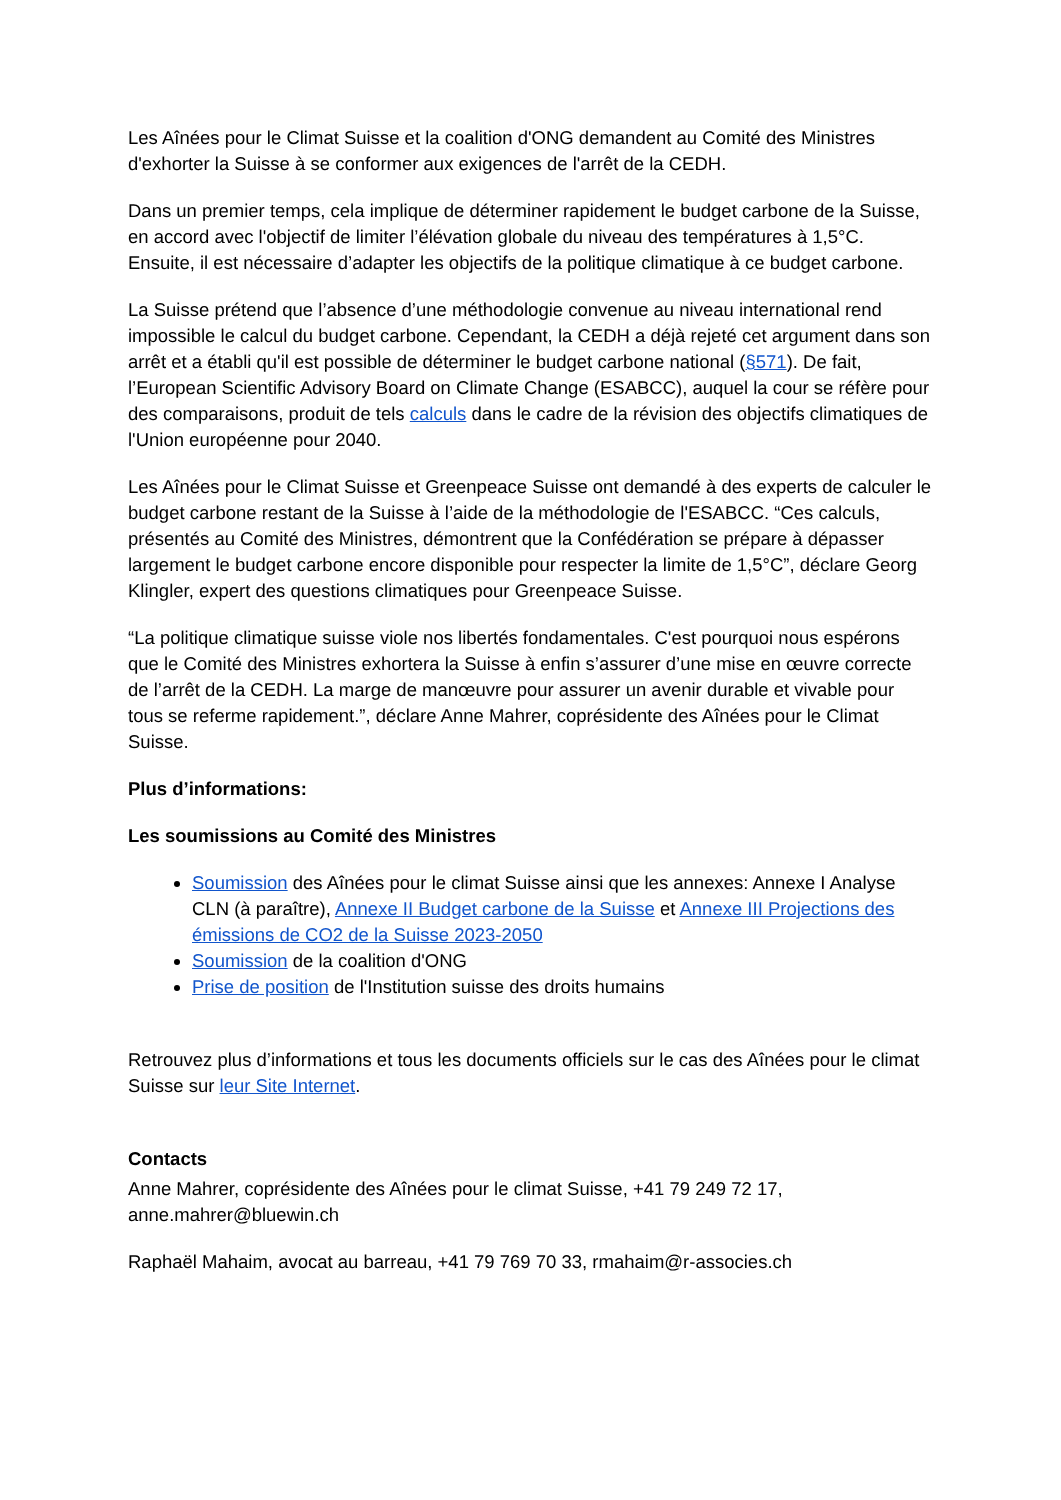Les Aînées pour le Climat Suisse et la coalition d'ONG demandent au Comité des Ministres d'exhorter la Suisse à se conformer aux exigences de l'arrêt de la CEDH.
Dans un premier temps, cela implique de déterminer rapidement le budget carbone de la Suisse, en accord avec l'objectif de limiter l’élévation globale du niveau des températures à 1,5°C. Ensuite, il est nécessaire d’adapter les objectifs de la politique climatique à ce budget carbone.
La Suisse prétend que l’absence d’une méthodologie convenue au niveau international rend impossible le calcul du budget carbone. Cependant, la CEDH a déjà rejeté cet argument dans son arrêt et a établi qu'il est possible de déterminer le budget carbone national (§571). De fait, l’European Scientific Advisory Board on Climate Change (ESABCC), auquel la cour se réfère pour des comparaisons, produit de tels calculs dans le cadre de la révision des objectifs climatiques de l'Union européenne pour 2040.
Les Aînées pour le Climat Suisse et Greenpeace Suisse ont demandé à des experts de calculer le budget carbone restant de la Suisse à l’aide de la méthodologie de l'ESABCC. “Ces calculs, présentés au Comité des Ministres, démontrent que la Confédération se prépare à dépasser largement le budget carbone encore disponible pour respecter la limite de 1,5°C”, déclare Georg Klingler, expert des questions climatiques pour Greenpeace Suisse.
“La politique climatique suisse viole nos libertés fondamentales. C'est pourquoi nous espérons que le Comité des Ministres exhortera la Suisse à enfin s’assurer d’une mise en œuvre correcte de l’arrêt de la CEDH. La marge de manœuvre pour assurer un avenir durable et vivable pour tous se referme rapidement.”, déclare Anne Mahrer, coprésidente des Aînées pour le Climat Suisse.
Plus d’informations:
Les soumissions au Comité des Ministres
Soumission des Aînées pour le climat Suisse ainsi que les annexes: Annexe I Analyse CLN (à paraître), Annexe II Budget carbone de la Suisse et Annexe III Projections des émissions de CO2 de la Suisse 2023-2050
Soumission de la coalition d'ONG
Prise de position de l'Institution suisse des droits humains
Retrouvez plus d’informations et tous les documents officiels sur le cas des Aînées pour le climat Suisse sur leur Site Internet.
Contacts
Anne Mahrer, coprésidente des Aînées pour le climat Suisse, +41 79 249 72 17, anne.mahrer@bluewin.ch
Raphaël Mahaim, avocat au barreau, +41 79 769 70 33, rmahaim@r-associes.ch